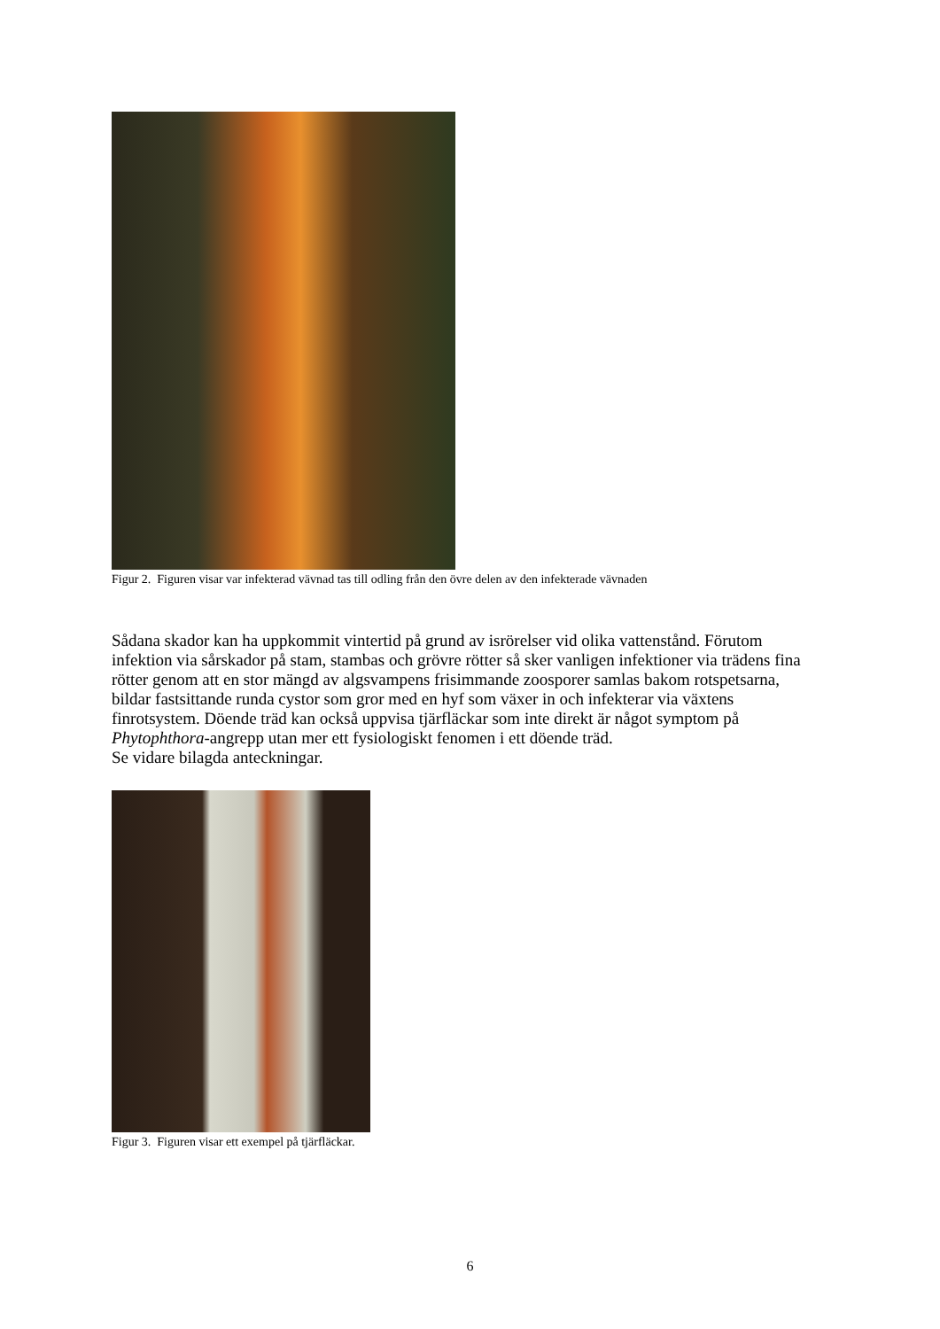Figur 2. Figuren visar var infekterad vävnad tas till odling från den övre delen av den infekterade vävnaden
Sådana skador kan ha uppkommit vintertid på grund av isrörelser vid olika vattenstånd. Förutom infektion via sårskador på stam, stambas och grövre rötter så sker vanligen infektioner via trädens fina rötter genom att en stor mängd av algsvampens frisimmande zoosporer samlas bakom rotspetsarna, bildar fastsittande runda cystor som gror med en hyf som växer in och infekterar via växtens finrotsystem. Döende träd kan också uppvisa tjärfläckar som inte direkt är något symptom på Phytophthora-angrepp utan mer ett fysiologiskt fenomen i ett döende träd.
Se vidare bilagda anteckningar.
Figur 3. Figuren visar ett exempel på tjärfläckar.
6